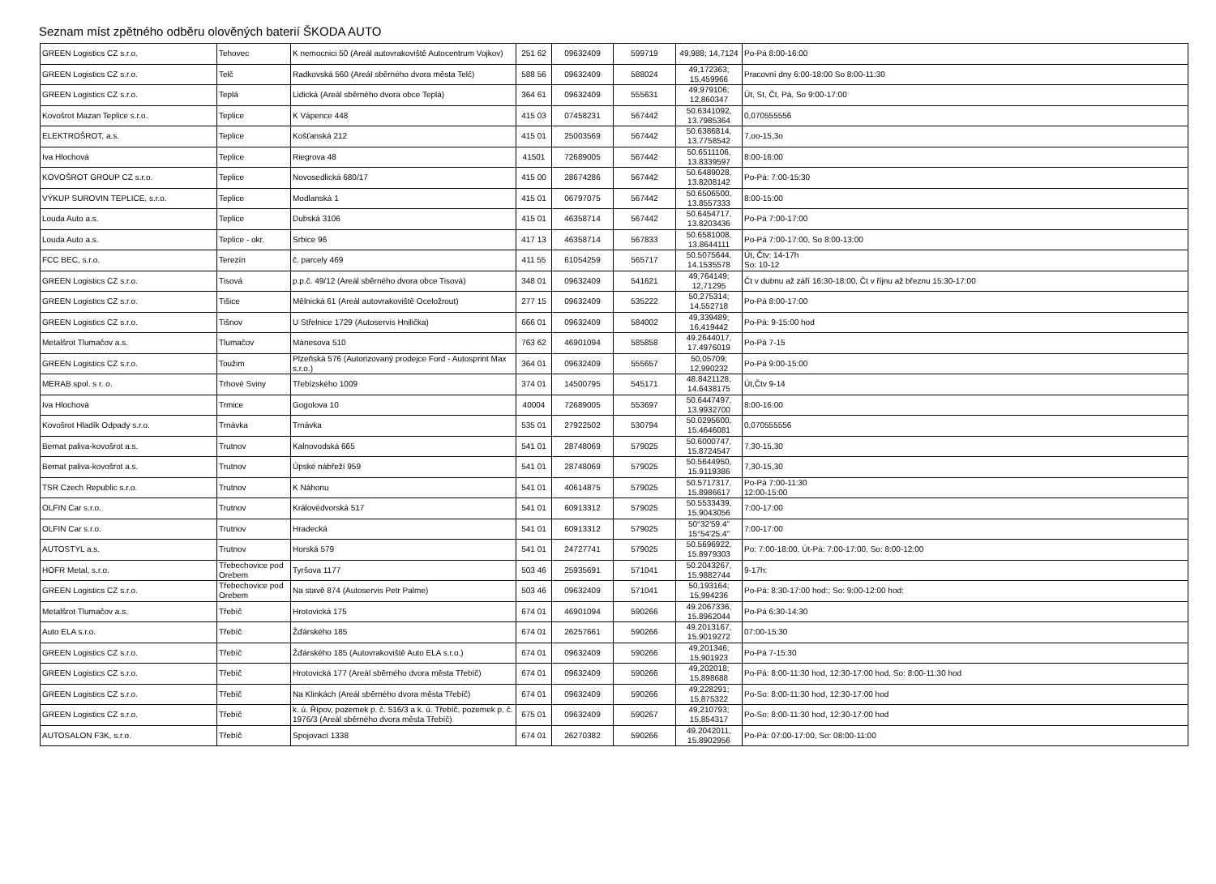Seznam míst zpětného odběru olověných baterií ŠKODA AUTO
| GREEN Logistics CZ s.r.o. | Tehovec | K nemocnici 50 (Areál autovrakoviště Autocentrum Vojkov) | 251 62 | 09632409 | 599719 | 49,988; 14,7124 | Po-Pá 8:00-16:00 |
| GREEN Logistics CZ s.r.o. | Telč | Radkovská 560 (Areál sběrného dvora města Telč) | 588 56 | 09632409 | 588024 | 49,172363; 15,459966 | Pracovní dny 6:00-18:00 So 8:00-11:30 |
| GREEN Logistics CZ s.r.o. | Teplá | Lidická (Areál sběrného dvora obce Teplá) | 364 61 | 09632409 | 555631 | 49,979106; 12,860347 | Út, St, Čt, Pá, So 9:00-17:00 |
| Kovošrot Mazan Teplice s.r.o. | Teplice | K Vápence 448 | 415 03 | 07458231 | 567442 | 50.6341092, 13.7985364 | 0,070555556 |
| ELEKTROŠROT, a.s. | Teplice | Košťanská 212 | 415 01 | 25003569 | 567442 | 50.6386814, 13.7758542 | 7,oo-15,3o |
| Iva Hlochová | Teplice | Riegrova 48 | 41501 | 72689005 | 567442 | 50.6511106, 13.8339597 | 8:00-16:00 |
| KOVOŠROT GROUP CZ s.r.o. | Teplice | Novosedlická 680/17 | 415 00 | 28674286 | 567442 | 50.6489028, 13.8208142 | Po-Pá: 7:00-15:30 |
| VÝKUP SUROVIN TEPLICE, s.r.o. | Teplice | Modlanská 1 | 415 01 | 06797075 | 567442 | 50.6506500, 13.8557333 | 8:00-15:00 |
| Louda Auto a.s. | Teplice | Dubská 3106 | 415 01 | 46358714 | 567442 | 50.6454717, 13.8203436 | Po-Pá 7:00-17:00 |
| Louda Auto a.s. | Teplice - okr. | Srbice 96 | 417 13 | 46358714 | 567833 | 50.6581008, 13.8644111 | Po-Pá 7:00-17:00, So 8:00-13:00 |
| FCC BEC, s.r.o. | Terezín | č. parcely 469 | 411 55 | 61054259 | 565717 | 50.5075644, 14.1535578 | Út, Čtv: 14-17h So: 10-12 |
| GREEN Logistics CZ s.r.o. | Tisová | p.p.č. 49/12 (Areál sběrného dvora obce Tisová) | 348 01 | 09632409 | 541621 | 49,764149; 12,71295 | Čt v dubnu až září 16:30-18:00, Čt v říjnu až březnu 15:30-17:00 |
| GREEN Logistics CZ s.r.o. | Tišice | Mělnická 61 (Areál autovrakoviště Oceložrout) | 277 15 | 09632409 | 535222 | 50,275314; 14,552718 | Po-Pá 8:00-17:00 |
| GREEN Logistics CZ s.r.o. | Tišnov | U Střelnice 1729 (Autoservis Hnilička) | 666 01 | 09632409 | 584002 | 49,339489; 16,419442 | Po-Pá: 9-15:00 hod |
| Metalšrot Tlumačov a.s. | Tlumačov | Mánesova 510 | 763 62 | 46901094 | 585858 | 49.2644017, 17.4976019 | Po-Pá 7-15 |
| GREEN Logistics CZ s.r.o. | Toužim | Plzeňská 576 (Autorizovaný prodejce Ford - Autosprint Max s.r.o.) | 364 01 | 09632409 | 555657 | 50,05709; 12,990232 | Po-Pá 9:00-15:00 |
| MERAB spol. s r. o. | Trhové Sviny | Třebízského 1009 | 374 01 | 14500795 | 545171 | 48.8421128, 14.6438175 | Út,Čtv 9-14 |
| Iva Hlochová | Trmice | Gogolova 10 | 40004 | 72689005 | 553697 | 50.6447497, 13.9932700 | 8:00-16:00 |
| Kovošrot Hladík Odpady s.r.o. | Trnávka | Trnávka | 535 01 | 27922502 | 530794 | 50.0295600, 15.4646081 | 0,070555556 |
| Bernat paliva-kovošrot a.s. | Trutnov | Kalnovodská 665 | 541 01 | 28748069 | 579025 | 50.6000747, 15.8724547 | 7,30-15,30 |
| Bernat paliva-kovošrot a.s. | Trutnov | Úpské nábřeží 959 | 541 01 | 28748069 | 579025 | 50.5644950, 15.9119386 | 7,30-15,30 |
| TSR Czech Republic s.r.o. | Trutnov | K Náhonu | 541 01 | 40614875 | 579025 | 50.5717317, 15.8986617 | Po-Pá 7:00-11:30 12:00-15:00 |
| OLFIN Car s.r.o. | Trutnov | Královédvorská 517 | 541 01 | 60913312 | 579025 | 50.5533439, 15.9043056 | 7:00-17:00 |
| OLFIN Car s.r.o. | Trutnov | Hradecká | 541 01 | 60913312 | 579025 | 50°32'59.4" 15°54'25.4" | 7:00-17:00 |
| AUTOSTYL a.s. | Trutnov | Horská 579 | 541 01 | 24727741 | 579025 | 50.5696922, 15.8979303 | Po: 7:00-18:00, Út-Pá: 7:00-17:00, So: 8:00-12:00 |
| HOFR Metal, s.r.o. | Třebechovice pod Orebem | Tyršova 1177 | 503 46 | 25935691 | 571041 | 50.2043267, 15.9882744 | 9-17h: |
| GREEN Logistics CZ s.r.o. | Třebechovice pod Orebem | Na stavě 874 (Autoservis Petr Palme) | 503 46 | 09632409 | 571041 | 50,193164; 15,994236 | Po-Pá: 8:30-17:00 hod:; So: 9:00-12:00 hod: |
| Metalšrot Tlumačov a.s. | Třebíč | Hrotovická 175 | 674 01 | 46901094 | 590266 | 49.2067336, 15.8962044 | Po-Pá 6:30-14:30 |
| Auto ELA s.r.o. | Třebíč | Žďárského 185 | 674 01 | 26257661 | 590266 | 49.2013167, 15.9019272 | 07:00-15:30 |
| GREEN Logistics CZ s.r.o. | Třebíč | Žďárského 185 (Autovrakoviště Auto ELA s.r.o.) | 674 01 | 09632409 | 590266 | 49,201346; 15,901923 | Po-Pá 7-15:30 |
| GREEN Logistics CZ s.r.o. | Třebíč | Hrotovická 177 (Areál sběrného dvora města Třebíč) | 674 01 | 09632409 | 590266 | 49,202018; 15,898688 | Po-Pá: 8:00-11:30 hod, 12:30-17:00 hod, So: 8:00-11:30 hod |
| GREEN Logistics CZ s.r.o. | Třebíč | Na Klinkách (Areál sběrného dvora města Třebíč) | 674 01 | 09632409 | 590266 | 49,228291; 15,875322 | Po-So: 8:00-11:30 hod, 12:30-17:00 hod |
| GREEN Logistics CZ s.r.o. | Třebíč | k. ú. Řípov, pozemek p. č. 516/3 a k. ú. Třebíč, pozemek p. č. 1976/3 (Areál sběrného dvora města Třebíč) | 675 01 | 09632409 | 590267 | 49,210793; 15,854317 | Po-So: 8:00-11:30 hod, 12:30-17:00 hod |
| AUTOSALON F3K, s.r.o. | Třebíč | Spojovací 1338 | 674 01 | 26270382 | 590266 | 49.2042011, 15.8902956 | Po-Pá: 07:00-17:00, So: 08:00-11:00 |